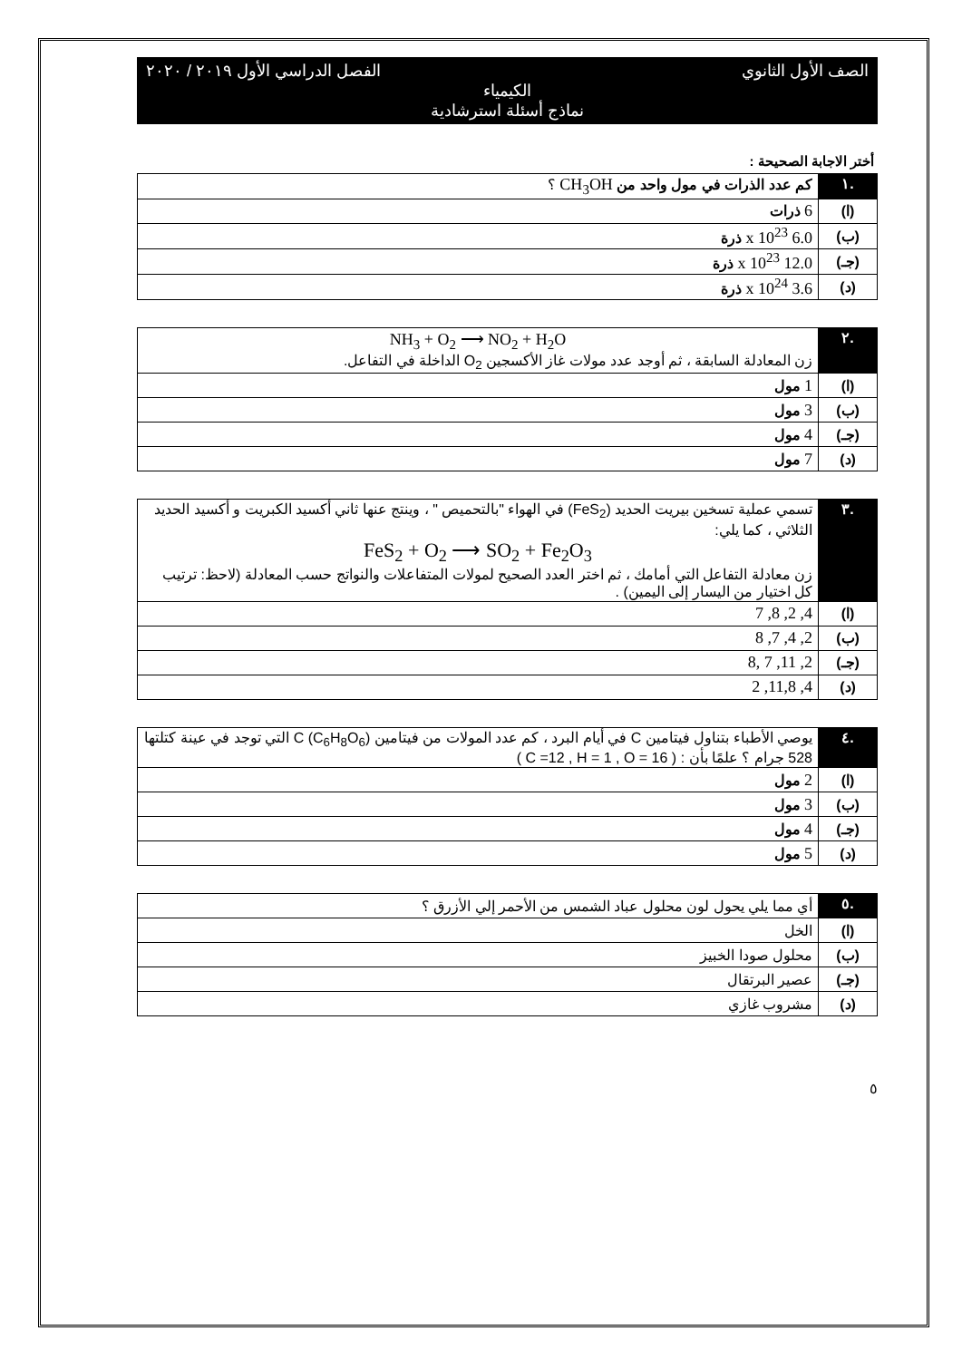الصف الأول الثانوي الفصل الدراسي الأول ٢٠١٩ / ٢٠٢٠
الكيمياء
نماذج أسئلة استرشادية
أختر الاجابة الصحيحة :
| .١ | كم عدد الذرات في مول واحد من CH<sub>3</sub>OH ؟ |
| (ا) | 6 ذرات |
| (ب) | 6.0 x 10<sup>23</sup> ذرة |
| (جـ) | 12.0 x 10<sup>23</sup> ذرة |
| (د) | 3.6 x 10<sup>24</sup> ذرة |
| .٢ | NH<sub>3</sub> + O<sub>2</sub> ⟶ NO<sub>2</sub> + H<sub>2</sub>O زن المعادلة السابقة ، ثم أوجد عدد مولات غاز الأكسجين O<sub>2</sub> الداخلة في التفاعل. |
| (ا) | 1 مول |
| (ب) | 3 مول |
| (جـ) | 4 مول |
| (د) | 7 مول |
| .٣ | تسمي عملية تسخين بيريت الحديد (FeS<sub>2</sub>) في الهواء "بالتحميص " ، وينتج عنها ثاني أكسيد الكبريت و أكسيد الحديد الثلاثي ، كما يلي: FeS<sub>2</sub> + O<sub>2</sub> ⟶ SO<sub>2</sub> + Fe<sub>2</sub>O<sub>3</sub> زن معادلة التفاعل التي أمامك ، ثم اختر العدد الصحيح لمولات المتفاعلات والنواتج حسب المعادلة (لاحظ: ترتيب كل اختيار من اليسار إلى اليمين) . |
| (ا) | 4, 2, 8, 7 |
| (ب) | 2, 4, 7, 8 |
| (جـ) | 2, 11, 7 ,8 |
| (د) | 4, 11,8, 2 |
| .٤ | يوصي الأطباء بتناول فيتامين C في أيام البرد ، كم عدد المولات من فيتامين C (C<sub>6</sub>H<sub>8</sub>O<sub>6</sub>) التي توجد في عينة كتلتها 528 جرام ؟ علمًا بأن : ( C =12 , H = 1 , O = 16 ) |
| (ا) | 2 مول |
| (ب) | 3 مول |
| (جـ) | 4 مول |
| (د) | 5 مول |
| .٥ | أي مما يلي يحول لون محلول عباد الشمس من الأحمر إلي الأزرق ؟ |
| (ا) | الخل |
| (ب) | محلول صودا الخبيز |
| (جـ) | عصير البرتقال |
| (د) | مشروب غازي |
٥